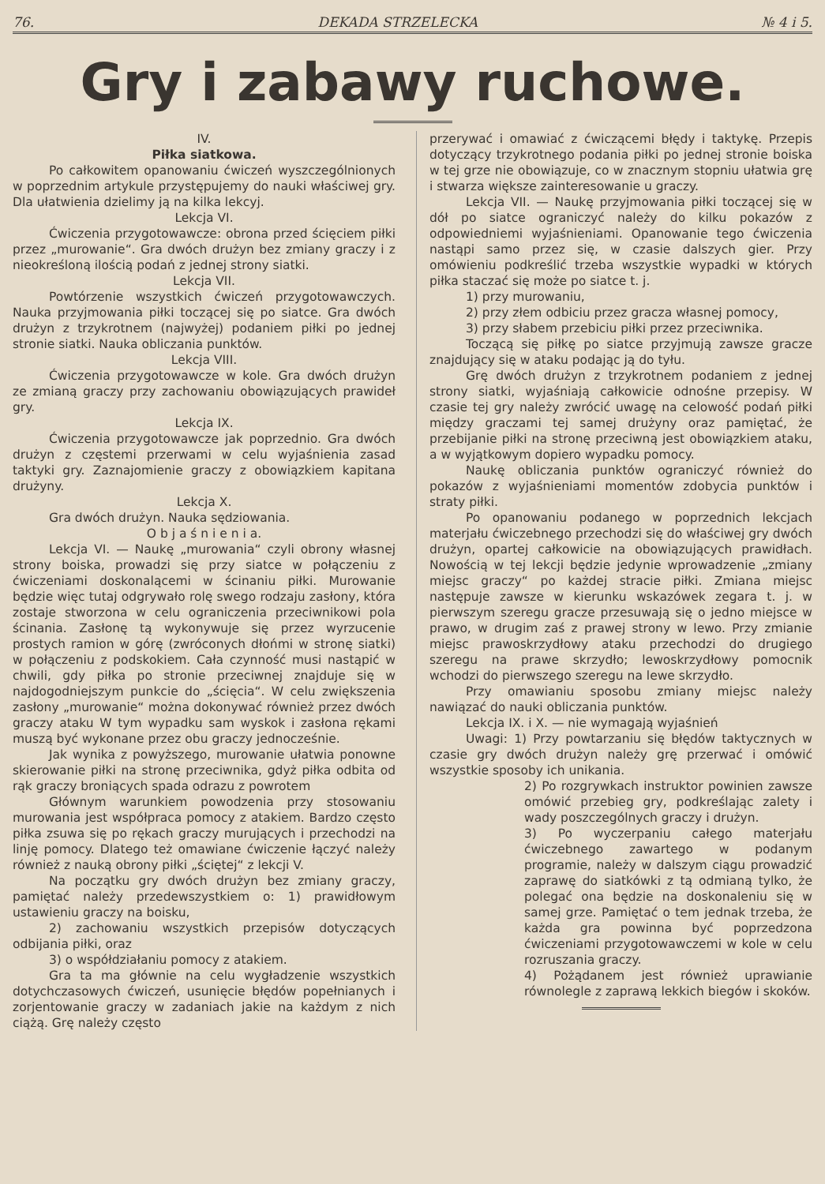76. DEKADA STRZELECKA № 4 i 5.
Gry i zabawy ruchowe.
IV.
Piłka siatkowa.
Po całkowitem opanowaniu ćwiczeń wyszczególnionych w poprzednim artykule przystępujemy do nauki właściwej gry. Dla ułatwienia dzielimy ją na kilka lekcyj.
Lekcja VI.
Ćwiczenia przygotowawcze: obrona przed ścięciem piłki przez „murowanie“. Gra dwóch drużyn bez zmiany graczy i z nieokreśloną ilością podań z jednej strony siatki.
Lekcja VII.
Powtórzenie wszystkich ćwiczeń przygotowawczych. Nauka przyjmowania piłki toczącej się po siatce. Gra dwóch drużyn z trzykrotnem (najwyżej) podaniem piłki po jednej stronie siatki. Nauka obliczania punktów.
Lekcja VIII.
Ćwiczenia przygotowawcze w kole. Gra dwóch drużyn ze zmianą graczy przy zachowaniu obowiązujących prawideł gry.
Lekcja IX.
Ćwiczenia przygotowawcze jak poprzednio. Gra dwóch drużyn z częstemi przerwami w celu wyjaśnienia zasad taktyki gry. Zaznajomienie graczy z obowiązkiem kapitana drużyny.
Lekcja X.
Gra dwóch drużyn. Nauka sędziowania.
O b j a ś n i e n i a.
Lekcja VI. — Naukę „murowania“ czyli obrony własnej strony boiska, prowadzi się przy siatce w połączeniu z ćwiczeniami doskonalącemi w ścinaniu piłki. Murowanie będzie więc tutaj odgrywało rolę swego rodzaju zasłony, która zostaje stworzona w celu ograniczenia przeciwnikowi pola ścinania. Zasłonę tą wykonywuje się przez wyrzucenie prostych ramion w górę (zwróconych dłońmi w stronę siatki) w połączeniu z podskokiem. Cała czynność musi nastąpić w chwili, gdy piłka po stronie przeciwnej znajduje się w najdogodniejszym punkcie do „ścięcia“. W celu zwiększenia zasłony „murowanie“ można dokonywać również przez dwóch graczy ataku W tym wypadku sam wyskok i zasłona rękami muszą być wykonane przez obu graczy jednocześnie.
Jak wynika z powyższego, murowanie ułatwia ponowne skierowanie piłki na stronę przeciwnika, gdyż piłka odbita od rąk graczy broniących spada odrazu z powrotem
Głównym warunkiem powodzenia przy stosowaniu murowania jest współpraca pomocy z atakiem. Bardzo często piłka zsuwa się po rękach graczy murujących i przechodzi na linję pomocy. Dlatego też omawiane ćwiczenie łączyć należy również z nauką obrony piłki „ściętej“ z lekcji V.
Na początku gry dwóch drużyn bez zmiany graczy, pamiętać należy przedewszystkiem o: 1) prawidłowym ustawieniu graczy na boisku,
2) zachowaniu wszystkich przepisów dotyczących odbijania piłki, oraz
3) o współdziałaniu pomocy z atakiem.
Gra ta ma głównie na celu wygładzenie wszystkich dotychczasowych ćwiczeń, usunięcie błędów popełnianych i zorjentowanie graczy w zadaniach jakie na każdym z nich ciążą. Grę należy często
przerywać i omawiać z ćwiczącemi błędy i taktykę. Przepis dotyczący trzykrotnego podania piłki po jednej stronie boiska w tej grze nie obowiązuje, co w znacznym stopniu ułatwia grę i stwarza większe zainteresowanie u graczy.
Lekcja VII. — Naukę przyjmowania piłki toczącej się w dół po siatce ograniczyć należy do kilku pokazów z odpowiedniemi wyjaśnieniami. Opanowanie tego ćwiczenia nastąpi samo przez się, w czasie dalszych gier. Przy omówieniu podkreślić trzeba wszystkie wypadki w których piłka staczać się może po siatce t. j.
1) przy murowaniu,
2) przy złem odbiciu przez gracza własnej pomocy,
3) przy słabem przebiciu piłki przez przeciwnika.
Toczącą się piłkę po siatce przyjmują zawsze gracze znajdujący się w ataku podając ją do tyłu.
Grę dwóch drużyn z trzykrotnem podaniem z jednej strony siatki, wyjaśniają całkowicie odnośne przepisy. W czasie tej gry należy zwrócić uwagę na celowość podań piłki między graczami tej samej drużyny oraz pamiętać, że przebijanie piłki na stronę przeciwną jest obowiązkiem ataku, a w wyjątkowym dopiero wypadku pomocy.
Naukę obliczania punktów ograniczyć również do pokazów z wyjaśnieniami momentów zdobycia punktów i straty piłki.
Po opanowaniu podanego w poprzednich lekcjach materjału ćwiczebnego przechodzi się do właściwej gry dwóch drużyn, opartej całkowicie na obowiązujących prawidłach. Nowością w tej lekcji będzie jedynie wprowadzenie „zmiany miejsc graczy“ po każdej stracie piłki. Zmiana miejsc następuje zawsze w kierunku wskazówek zegara t. j. w pierwszym szeregu gracze przesuwają się o jedno miejsce w prawo, w drugim zaś z prawej strony w lewo. Przy zmianie miejsc prawoskrzydłowy ataku przechodzi do drugiego szeregu na prawe skrzydło; lewoskrzydłowy pomocnik wchodzi do pierwszego szeregu na lewe skrzydło.
Przy omawianiu sposobu zmiany miejsc należy nawiązać do nauki obliczania punktów.
Lekcja IX. i X. — nie wymagają wyjaśnień
Uwagi: 1) Przy powtarzaniu się błędów taktycznych w czasie gry dwóch drużyn należy grę przerwać i omówić wszystkie sposoby ich unikania.
2) Po rozgrywkach instruktor powinien zawsze omówić przebieg gry, podkreślając zalety i wady poszczególnych graczy i drużyn.
3) Po wyczerpaniu całego materjału ćwiczebnego zawartego w podanym programie, należy w dalszym ciągu prowadzić zaprawę do siatkówki z tą odmianą tylko, że polegać ona będzie na doskonaleniu się w samej grze. Pamiętać o tem jednak trzeba, że każda gra powinna być poprzedzona ćwiczeniami przygotowawczemi w kole w celu rozruszania graczy.
4) Pożądanem jest również uprawianie równolegle z zaprawą lekkich biegów i skoków.